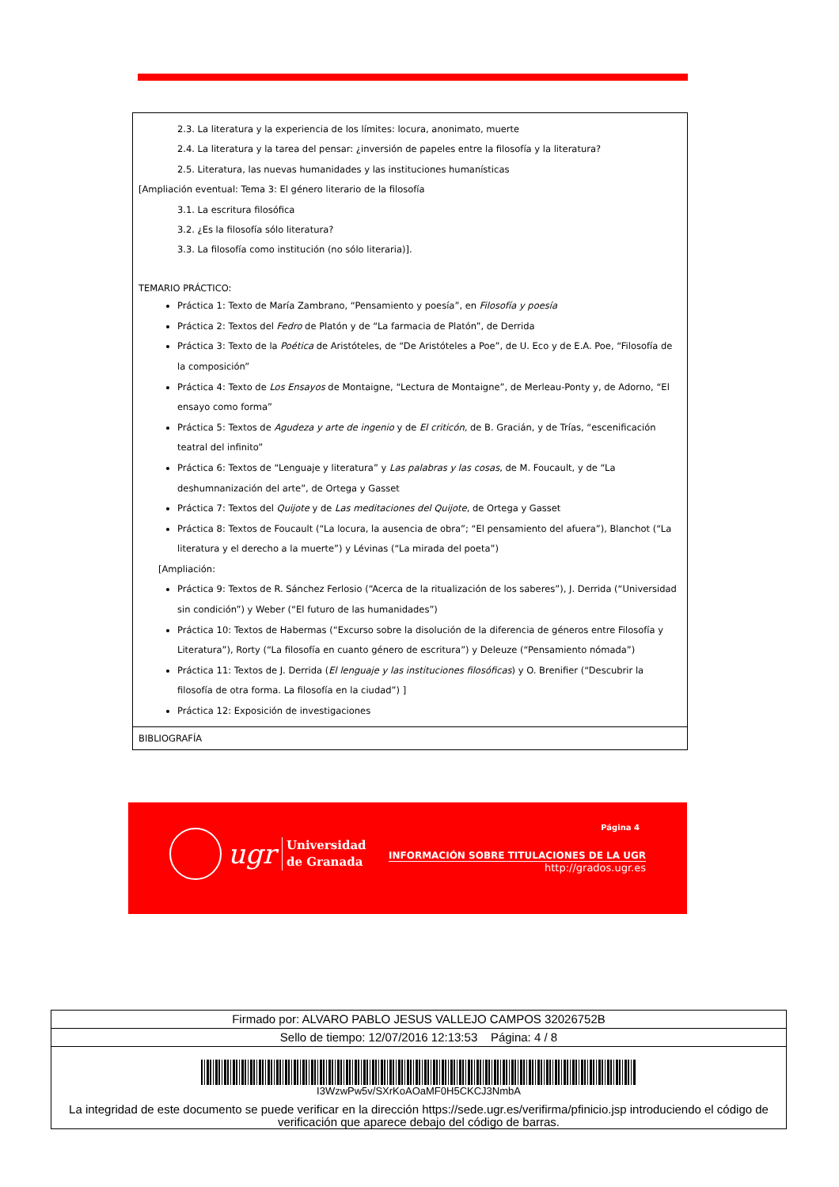2.3. La literatura y la experiencia de los límites: locura, anonimato, muerte
2.4. La literatura y la tarea del pensar: ¿inversión de papeles entre la filosofía y la literatura?
2.5. Literatura, las nuevas humanidades y las instituciones humanísticas
[Ampliación eventual: Tema 3: El género literario de la filosofía
3.1. La escritura filosófica
3.2. ¿Es la filosofía sólo literatura?
3.3. La filosofía como institución (no sólo literaria)].
TEMARIO PRÁCTICO:
Práctica 1: Texto de María Zambrano, “Pensamiento y poesía”, en Filosofía y poesía
Práctica 2: Textos del Fedro de Platón y de “La farmacia de Platón”, de Derrida
Práctica 3: Texto de la Poética de Aristóteles, de “De Aristóteles a Poe”, de U. Eco y de E.A. Poe, “Filosofía de la composición”
Práctica 4: Texto de Los Ensayos de Montaigne, “Lectura de Montaigne”, de Merleau-Ponty y, de Adorno, “El ensayo como forma”
Práctica 5: Textos de Agudeza y arte de ingenio y de El criticón, de B. Gracián, y de Trías, “escenificación teatral del infinito”
Práctica 6: Textos de “Lenguaje y literatura” y Las palabras y las cosas, de M. Foucault, y de “La deshumnanización del arte”, de Ortega y Gasset
Práctica 7: Textos del Quijote y de Las meditaciones del Quijote, de Ortega y Gasset
Práctica 8: Textos de Foucault (“La locura, la ausencia de obra”; “El pensamiento del afuera”), Blanchot (“La literatura y el derecho a la muerte”) y Lévinas (“La mirada del poeta”)
[Ampliación:
Práctica 9: Textos de R. Sánchez Ferlosio (“Acerca de la ritualización de los saberes”), J. Derrida (“Universidad sin condición”) y Weber (“El futuro de las humanidades”)
Práctica 10: Textos de Habermas (“Excurso sobre la disolución de la diferencia de géneros entre Filosofía y Literatura”), Rorty (“La filosofía en cuanto género de escritura”) y Deleuze (“Pensamiento nómada”)
Práctica 11: Textos de J. Derrida (El lenguaje y las instituciones filosóficas) y O. Brenifier (“Descubrir la filosofía de otra forma. La filosofía en la ciudad”) ]
Práctica 12: Exposición de investigaciones
BIBLIOGRAFÍA
ugr
Universidad
de Granada
Página 4
INFORMACIÓN SOBRE TITULACIONES DE LA UGR
http://grados.ugr.es
Firmado por: ALVARO PABLO JESUS VALLEJO CAMPOS 32026752B
Sello de tiempo: 12/07/2016 12:13:53 Página: 4 / 8
I3WzwPw5v/SXrKoAOaMF0H5CKCJ3NmbA
La integridad de este documento se puede verificar en la dirección https://sede.ugr.es/verifirma/pfinicio.jsp introduciendo el código de verificación que aparece debajo del código de barras.